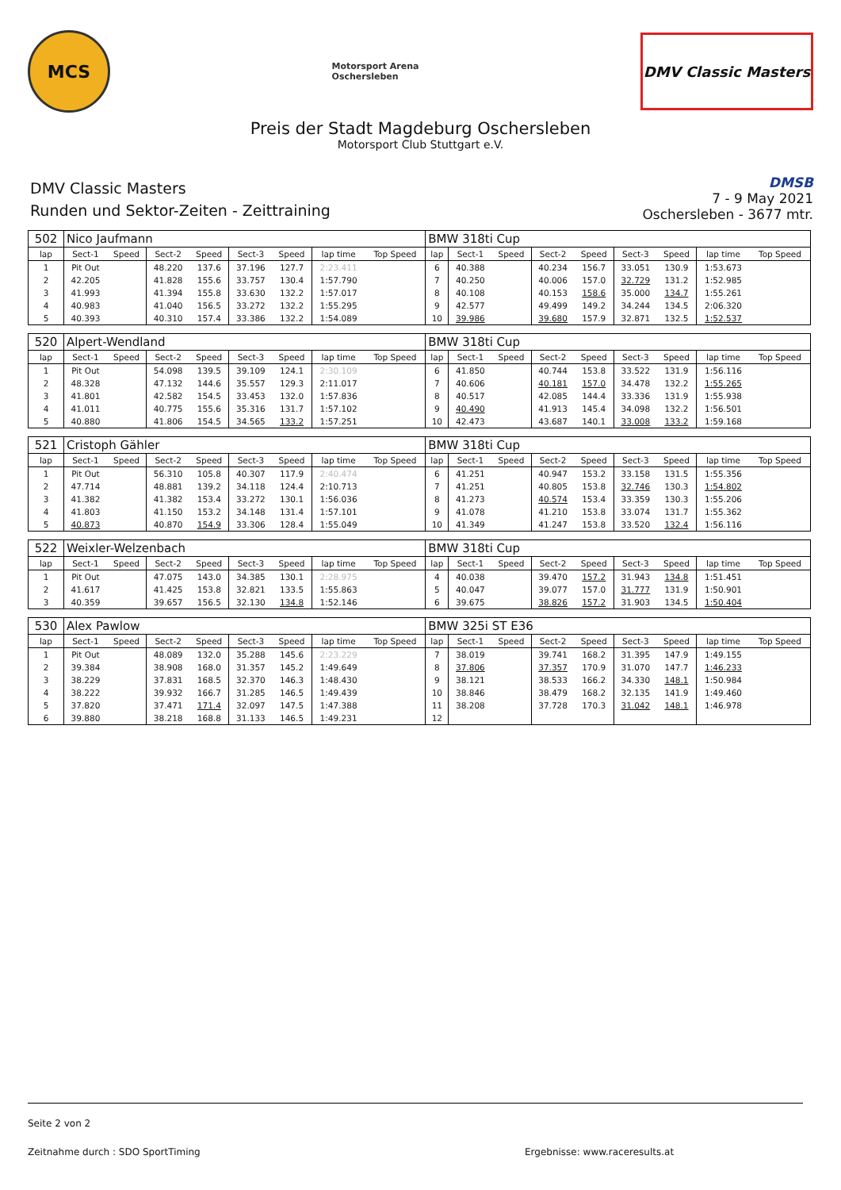MCS
Motorsport Arena
Oschersleben
DMV Classic Masters
Preis der Stadt Magdeburg Oschersleben
Motorsport Club Stuttgart e.V.
DMV Classic Masters
Runden und Sektor-Zeiten - Zeittraining
DMSB
7 - 9 May 2021
Oschersleben - 3677 mtr.
| 502 | Nico Jaufmann | | | | | | | | BMW 318ti Cup | | | | | | | | |
| lap | Sect-1 | Speed | Sect-2 | Speed | Sect-3 | Speed | lap time | Top Speed | lap | Sect-1 | Speed | Sect-2 | Speed | Sect-3 | Speed | lap time | Top Speed |
| 1 | Pit Out | | 48.220 | 137.6 | 37.196 | 127.7 | 2:23.411 | | 6 | 40.388 | | 40.234 | 156.7 | 33.051 | 130.9 | 1:53.673 | |
| 2 | 42.205 | | 41.828 | 155.6 | 33.757 | 130.4 | 1:57.790 | | 7 | 40.250 | | 40.006 | 157.0 | 32.729 | 131.2 | 1:52.985 | |
| 3 | 41.993 | | 41.394 | 155.8 | 33.630 | 132.2 | 1:57.017 | | 8 | 40.108 | | 40.153 | 158.6 | 35.000 | 134.7 | 1:55.261 | |
| 4 | 40.983 | | 41.040 | 156.5 | 33.272 | 132.2 | 1:55.295 | | 9 | 42.577 | | 49.499 | 149.2 | 34.244 | 134.5 | 2:06.320 | |
| 5 | 40.393 | | 40.310 | 157.4 | 33.386 | 132.2 | 1:54.089 | | 10 | 39.986 | | 39.680 | 157.9 | 32.871 | 132.5 | 1:52.537 | |
| 520 | Alpert-Wendland | | | | | | | | BMW 318ti Cup | | | | | | | | |
| lap | Sect-1 | Speed | Sect-2 | Speed | Sect-3 | Speed | lap time | Top Speed | lap | Sect-1 | Speed | Sect-2 | Speed | Sect-3 | Speed | lap time | Top Speed |
| 1 | Pit Out | | 54.098 | 139.5 | 39.109 | 124.1 | 2:30.109 | | 6 | 41.850 | | 40.744 | 153.8 | 33.522 | 131.9 | 1:56.116 | |
| 2 | 48.328 | | 47.132 | 144.6 | 35.557 | 129.3 | 2:11.017 | | 7 | 40.606 | | 40.181 | 157.0 | 34.478 | 132.2 | 1:55.265 | |
| 3 | 41.801 | | 42.582 | 154.5 | 33.453 | 132.0 | 1:57.836 | | 8 | 40.517 | | 42.085 | 144.4 | 33.336 | 131.9 | 1:55.938 | |
| 4 | 41.011 | | 40.775 | 155.6 | 35.316 | 131.7 | 1:57.102 | | 9 | 40.490 | | 41.913 | 145.4 | 34.098 | 132.2 | 1:56.501 | |
| 5 | 40.880 | | 41.806 | 154.5 | 34.565 | 133.2 | 1:57.251 | | 10 | 42.473 | | 43.687 | 140.1 | 33.008 | 133.2 | 1:59.168 | |
| 521 | Cristoph Gähler | | | | | | | | BMW 318ti Cup | | | | | | | | |
| lap | Sect-1 | Speed | Sect-2 | Speed | Sect-3 | Speed | lap time | Top Speed | lap | Sect-1 | Speed | Sect-2 | Speed | Sect-3 | Speed | lap time | Top Speed |
| 1 | Pit Out | | 56.310 | 105.8 | 40.307 | 117.9 | 2:40.474 | | 6 | 41.251 | | 40.947 | 153.2 | 33.158 | 131.5 | 1:55.356 | |
| 2 | 47.714 | | 48.881 | 139.2 | 34.118 | 124.4 | 2:10.713 | | 7 | 41.251 | | 40.805 | 153.8 | 32.746 | 130.3 | 1:54.802 | |
| 3 | 41.382 | | 41.382 | 153.4 | 33.272 | 130.1 | 1:56.036 | | 8 | 41.273 | | 40.574 | 153.4 | 33.359 | 130.3 | 1:55.206 | |
| 4 | 41.803 | | 41.150 | 153.2 | 34.148 | 131.4 | 1:57.101 | | 9 | 41.078 | | 41.210 | 153.8 | 33.074 | 131.7 | 1:55.362 | |
| 5 | 40.873 | | 40.870 | 154.9 | 33.306 | 128.4 | 1:55.049 | | 10 | 41.349 | | 41.247 | 153.8 | 33.520 | 132.4 | 1:56.116 | |
| 522 | Weixler-Welzenbach | | | | | | | | BMW 318ti Cup | | | | | | | | |
| lap | Sect-1 | Speed | Sect-2 | Speed | Sect-3 | Speed | lap time | Top Speed | lap | Sect-1 | Speed | Sect-2 | Speed | Sect-3 | Speed | lap time | Top Speed |
| 1 | Pit Out | | 47.075 | 143.0 | 34.385 | 130.1 | 2:28.975 | | 4 | 40.038 | | 39.470 | 157.2 | 31.943 | 134.8 | 1:51.451 | |
| 2 | 41.617 | | 41.425 | 153.8 | 32.821 | 133.5 | 1:55.863 | | 5 | 40.047 | | 39.077 | 157.0 | 31.777 | 131.9 | 1:50.901 | |
| 3 | 40.359 | | 39.657 | 156.5 | 32.130 | 134.8 | 1:52.146 | | 6 | 39.675 | | 38.826 | 157.2 | 31.903 | 134.5 | 1:50.404 | |
| 530 | Alex Pawlow | | | | | | | | BMW 325i ST E36 | | | | | | | | |
| lap | Sect-1 | Speed | Sect-2 | Speed | Sect-3 | Speed | lap time | Top Speed | lap | Sect-1 | Speed | Sect-2 | Speed | Sect-3 | Speed | lap time | Top Speed |
| 1 | Pit Out | | 48.089 | 132.0 | 35.288 | 145.6 | 2:23.229 | | 7 | 38.019 | | 39.741 | 168.2 | 31.395 | 147.9 | 1:49.155 | |
| 2 | 39.384 | | 38.908 | 168.0 | 31.357 | 145.2 | 1:49.649 | | 8 | 37.806 | | 37.357 | 170.9 | 31.070 | 147.7 | 1:46.233 | |
| 3 | 38.229 | | 37.831 | 168.5 | 32.370 | 146.3 | 1:48.430 | | 9 | 38.121 | | 38.533 | 166.2 | 34.330 | 148.1 | 1:50.984 | |
| 4 | 38.222 | | 39.932 | 166.7 | 31.285 | 146.5 | 1:49.439 | | 10 | 38.846 | | 38.479 | 168.2 | 32.135 | 141.9 | 1:49.460 | |
| 5 | 37.820 | | 37.471 | 171.4 | 32.097 | 147.5 | 1:47.388 | | 11 | 38.208 | | 37.728 | 170.3 | 31.042 | 148.1 | 1:46.978 | |
| 6 | 39.880 | | 38.218 | 168.8 | 31.133 | 146.5 | 1:49.231 | | 12 | | | | | | | | |
Seite 2 von 2
Zeitnahme durch : SDO SportTiming Ergebnisse: www.raceresults.at